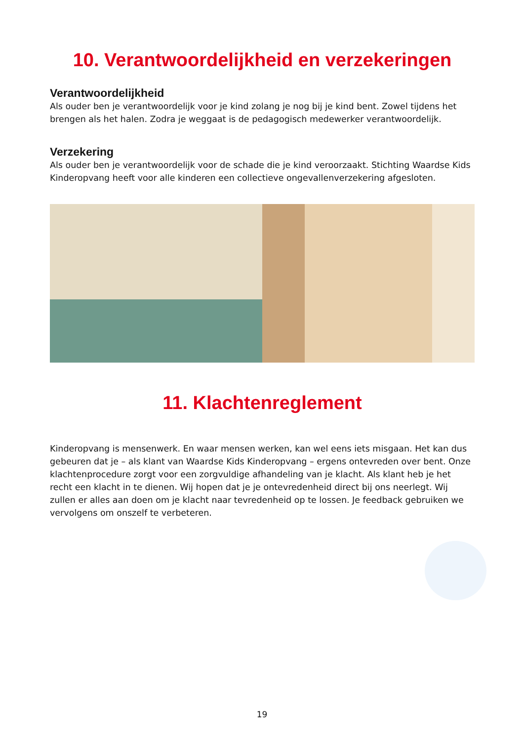10. Verantwoordelijkheid en verzekeringen
Verantwoordelijkheid
Als ouder ben je verantwoordelijk voor je kind zolang je nog bij je kind bent. Zowel tijdens het brengen als het halen. Zodra je weggaat is de pedagogisch medewerker verantwoordelijk.
Verzekering
Als ouder ben je verantwoordelijk voor de schade die je kind veroorzaakt. Stichting Waardse Kids Kinderopvang heeft voor alle kinderen een collectieve ongevallenverzekering afgesloten.
11. Klachtenreglement
Kinderopvang is mensenwerk. En waar mensen werken, kan wel eens iets misgaan. Het kan dus gebeuren dat je – als klant van Waardse Kids Kinderopvang – ergens ontevreden over bent. Onze klachtenprocedure zorgt voor een zorgvuldige afhandeling van je klacht. Als klant heb je het recht een klacht in te dienen. Wij hopen dat je je ontevredenheid direct bij ons neerlegt. Wij zullen er alles aan doen om je klacht naar tevredenheid op te lossen. Je feedback gebruiken we vervolgens om onszelf te verbeteren.
19